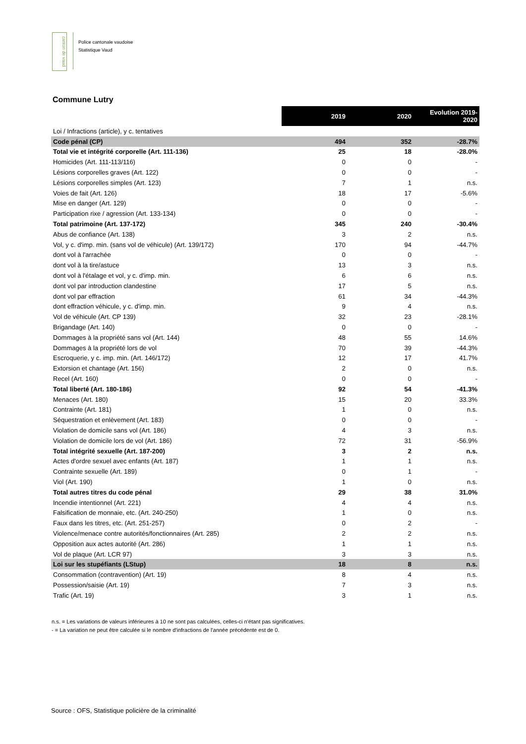canton de vaud
Police cantonale vaudoise
Statistique Vaud
Commune Lutry
| | 2019 | 2020 | Evolution 2019- 2020 |
| Loi / Infractions (article), y c. tentatives | | | |
| Code pénal (CP) | 494 | 352 | -28.7% |
| Total vie et intégrité corporelle (Art. 111-136) | 25 | 18 | -28.0% |
| Homicides (Art. 111-113/116) | 0 | 0 | - |
| Lésions corporelles graves (Art. 122) | 0 | 0 | - |
| Lésions corporelles simples (Art. 123) | 7 | 1 | n.s. |
| Voies de fait (Art. 126) | 18 | 17 | -5.6% |
| Mise en danger (Art. 129) | 0 | 0 | - |
| Participation rixe / agression (Art. 133-134) | 0 | 0 | - |
| Total patrimoine (Art. 137-172) | 345 | 240 | -30.4% |
| Abus de confiance (Art. 138) | 3 | 2 | n.s. |
| Vol, y c. d'imp. min. (sans vol de véhicule) (Art. 139/172) | 170 | 94 | -44.7% |
| dont vol à l'arrachée | 0 | 0 | - |
| dont vol à la tire/astuce | 13 | 3 | n.s. |
| dont vol à l'étalage et vol, y c. d'imp. min. | 6 | 6 | n.s. |
| dont vol par introduction clandestine | 17 | 5 | n.s. |
| dont vol par effraction | 61 | 34 | -44.3% |
| dont effraction véhicule, y c. d'imp. min. | 9 | 4 | n.s. |
| Vol de véhicule (Art. CP 139) | 32 | 23 | -28.1% |
| Brigandage (Art. 140) | 0 | 0 | - |
| Dommages à la propriété sans vol (Art. 144) | 48 | 55 | 14.6% |
| Dommages à la propriété lors de vol | 70 | 39 | -44.3% |
| Escroquerie, y c. imp. min. (Art. 146/172) | 12 | 17 | 41.7% |
| Extorsion et chantage (Art. 156) | 2 | 0 | n.s. |
| Recel (Art. 160) | 0 | 0 | - |
| Total liberté (Art. 180-186) | 92 | 54 | -41.3% |
| Menaces (Art. 180) | 15 | 20 | 33.3% |
| Contrainte (Art. 181) | 1 | 0 | n.s. |
| Séquestration et enlèvement (Art. 183) | 0 | 0 | - |
| Violation de domicile sans vol (Art. 186) | 4 | 3 | n.s. |
| Violation de domicile lors de vol (Art. 186) | 72 | 31 | -56.9% |
| Total intégrité sexuelle (Art. 187-200) | 3 | 2 | n.s. |
| Actes d'ordre sexuel avec enfants (Art. 187) | 1 | 1 | n.s. |
| Contrainte sexuelle (Art. 189) | 0 | 1 | - |
| Viol (Art. 190) | 1 | 0 | n.s. |
| Total autres titres du code pénal | 29 | 38 | 31.0% |
| Incendie intentionnel (Art. 221) | 4 | 4 | n.s. |
| Falsification de monnaie, etc. (Art. 240-250) | 1 | 0 | n.s. |
| Faux dans les titres, etc. (Art. 251-257) | 0 | 2 | - |
| Violence/menace contre autorités/fonctionnaires (Art. 285) | 2 | 2 | n.s. |
| Opposition aux actes autorité (Art. 286) | 1 | 1 | n.s. |
| Vol de plaque (Art. LCR 97) | 3 | 3 | n.s. |
| Loi sur les stupéfiants (LStup) | 18 | 8 | n.s. |
| Consommation (contravention) (Art. 19) | 8 | 4 | n.s. |
| Possession/saisie (Art. 19) | 7 | 3 | n.s. |
| Trafic (Art. 19) | 3 | 1 | n.s. |
n.s. = Les variations de valeurs inférieures à 10 ne sont pas calculées, celles-ci n'étant pas significatives.
- = La variation ne peut être calculée si le nombre d'infractions de l'année précédente est de 0.
Source : OFS, Statistique policière de la criminalité